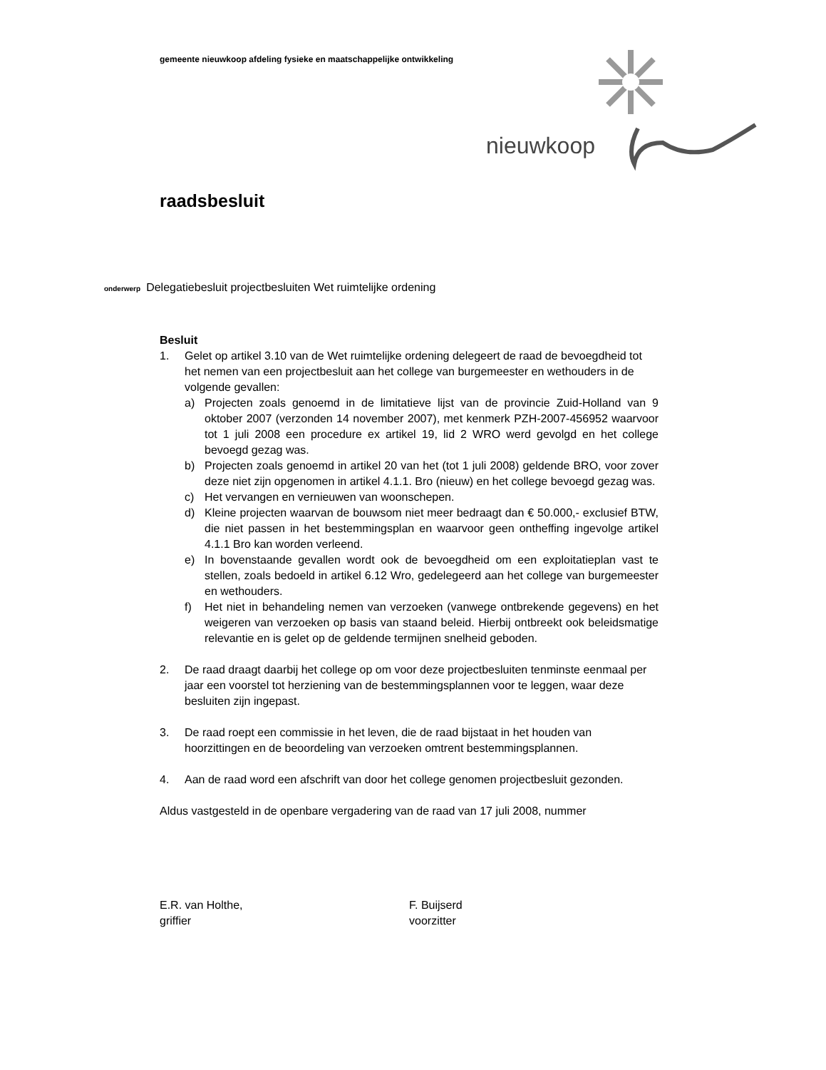gemeente nieuwkoop afdeling fysieke en maatschappelijke ontwikkeling
nieuwkoop
raadsbesluit
onderwerp Delegatiebesluit projectbesluiten Wet ruimtelijke ordening
Besluit
1. Gelet op artikel 3.10 van de Wet ruimtelijke ordening delegeert de raad de bevoegdheid tot het nemen van een projectbesluit aan het college van burgemeester en wethouders in de volgende gevallen:
a) Projecten zoals genoemd in de limitatieve lijst van de provincie Zuid-Holland van 9 oktober 2007 (verzonden 14 november 2007), met kenmerk PZH-2007-456952 waarvoor tot 1 juli 2008 een procedure ex artikel 19, lid 2 WRO werd gevolgd en het college bevoegd gezag was.
b) Projecten zoals genoemd in artikel 20 van het (tot 1 juli 2008) geldende BRO, voor zover deze niet zijn opgenomen in artikel 4.1.1. Bro (nieuw) en het college bevoegd gezag was.
c) Het vervangen en vernieuwen van woonschepen.
d) Kleine projecten waarvan de bouwsom niet meer bedraagt dan € 50.000,- exclusief BTW, die niet passen in het bestemmingsplan en waarvoor geen ontheffing ingevolge artikel 4.1.1 Bro kan worden verleend.
e) In bovenstaande gevallen wordt ook de bevoegdheid om een exploitatieplan vast te stellen, zoals bedoeld in artikel 6.12 Wro, gedelegeerd aan het college van burgemeester en wethouders.
f) Het niet in behandeling nemen van verzoeken (vanwege ontbrekende gegevens) en het weigeren van verzoeken op basis van staand beleid. Hierbij ontbreekt ook beleidsmatige relevantie en is gelet op de geldende termijnen snelheid geboden.
2. De raad draagt daarbij het college op om voor deze projectbesluiten tenminste eenmaal per jaar een voorstel tot herziening van de bestemmingsplannen voor te leggen, waar deze besluiten zijn ingepast.
3. De raad roept een commissie in het leven, die de raad bijstaat in het houden van hoorzittingen en de beoordeling van verzoeken omtrent bestemmingsplannen.
4. Aan de raad word een afschrift van door het college genomen projectbesluit gezonden.
Aldus vastgesteld in de openbare vergadering van de raad van 17 juli 2008, nummer
E.R. van Holthe,
griffier
F. Buijserd
voorzitter